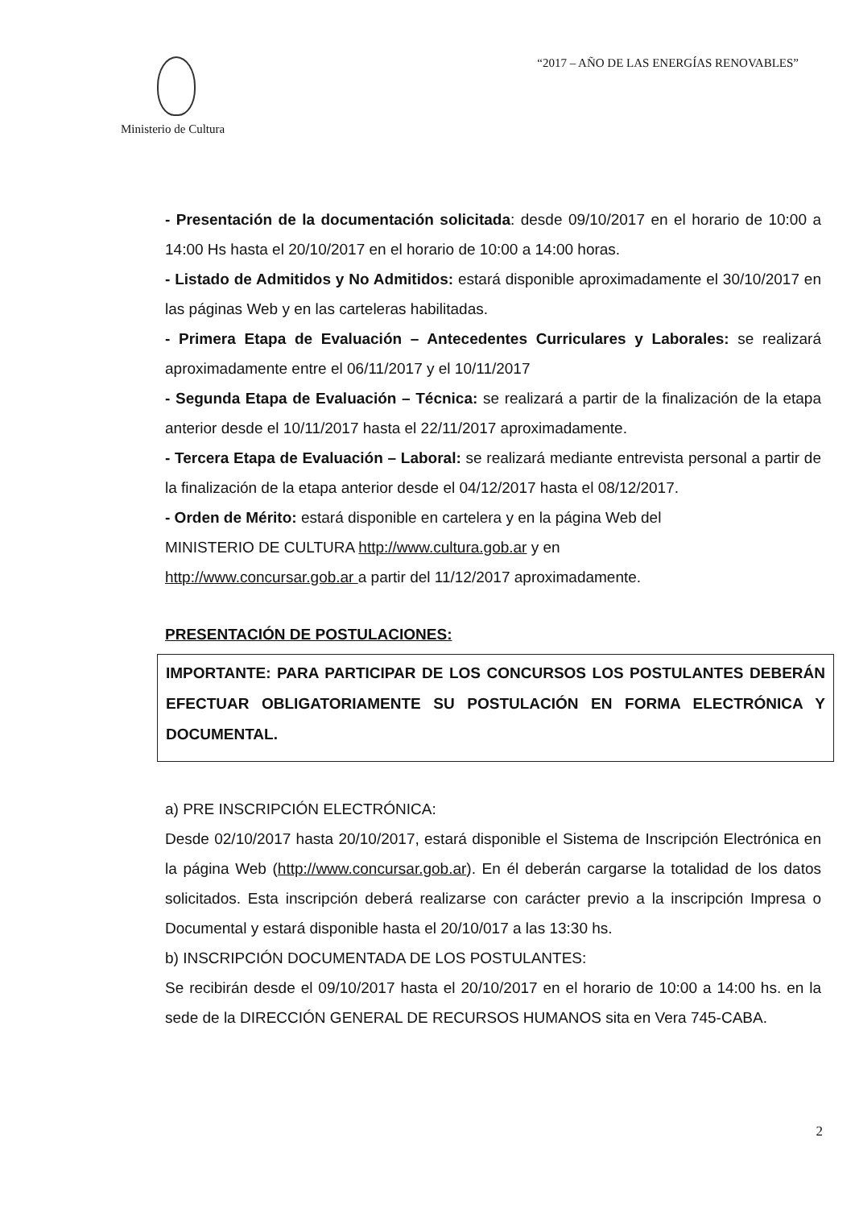Ministerio de Cultura “2017 – AÑO DE LAS ENERGÍAS RENOVABLES”
- Presentación de la documentación solicitada: desde 09/10/2017 en el horario de 10:00 a 14:00 Hs hasta el 20/10/2017 en el horario de 10:00 a 14:00 horas.
- Listado de Admitidos y No Admitidos: estará disponible aproximadamente el 30/10/2017 en las páginas Web y en las carteleras habilitadas.
- Primera Etapa de Evaluación – Antecedentes Curriculares y Laborales: se realizará aproximadamente entre el 06/11/2017 y el 10/11/2017
- Segunda Etapa de Evaluación – Técnica: se realizará a partir de la finalización de la etapa anterior desde el 10/11/2017 hasta el 22/11/2017 aproximadamente.
- Tercera Etapa de Evaluación – Laboral: se realizará mediante entrevista personal a partir de la finalización de la etapa anterior desde el 04/12/2017 hasta el 08/12/2017.
- Orden de Mérito: estará disponible en cartelera y en la página Web del
MINISTERIO DE CULTURA http://www.cultura.gob.ar y en
http://www.concursar.gob.ar a partir del 11/12/2017 aproximadamente.
PRESENTACIÓN DE POSTULACIONES:
IMPORTANTE: PARA PARTICIPAR DE LOS CONCURSOS LOS POSTULANTES DEBERÁN EFECTUAR OBLIGATORIAMENTE SU POSTULACIÓN EN FORMA ELECTRÓNICA Y DOCUMENTAL.
a) PRE INSCRIPCIÓN ELECTRÓNICA:
Desde 02/10/2017 hasta 20/10/2017, estará disponible el Sistema de Inscripción Electrónica en la página Web (http://www.concursar.gob.ar). En él deberán cargarse la totalidad de los datos solicitados. Esta inscripción deberá realizarse con carácter previo a la inscripción Impresa o Documental y estará disponible hasta el 20/10/017 a las 13:30 hs.
b) INSCRIPCIÓN DOCUMENTADA DE LOS POSTULANTES:
Se recibirán desde el 09/10/2017 hasta el 20/10/2017 en el horario de 10:00 a 14:00 hs. en la sede de la DIRECCIÓN GENERAL DE RECURSOS HUMANOS sita en Vera 745-CABA.
2